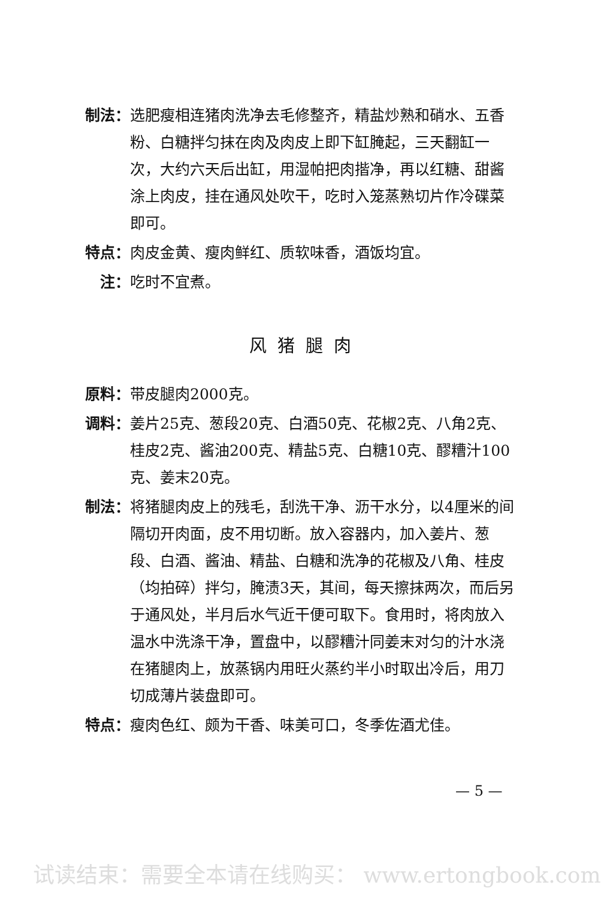制法： 选肥瘦相连猪肉洗净去毛修整齐，精盐炒熟和硝水、五香粉、白糖拌匀抹在肉及肉皮上即下缸腌起，三天翻缸一次，大约六天后出缸，用湿帕把肉揩净，再以红糖、甜酱涂上肉皮，挂在通风处吹干，吃时入笼蒸熟切片作冷碟菜即可。
特点： 肉皮金黄、瘦肉鲜红、质软味香，酒饭均宜。
注： 吃时不宜煮。
风猪腿肉
原料： 带皮腿肉2000克。
调料： 姜片25克、葱段20克、白酒50克、花椒2克、八角2克、桂皮2克、酱油200克、精盐5克、白糖10克、醪糟汁100克、姜末20克。
制法： 将猪腿肉皮上的残毛，刮洗干净、沥干水分，以4厘米的间隔切开肉面，皮不用切断。放入容器内，加入姜片、葱段、白酒、酱油、精盐、白糖和洗净的花椒及八角、桂皮（均拍碎）拌匀，腌渍3天，其间，每天擦抹两次，而后另于通风处，半月后水气近干便可取下。食用时，将肉放入温水中洗涤干净，置盘中，以醪糟汁同姜末对匀的汁水浇在猪腿肉上，放蒸锅内用旺火蒸约半小时取出冷后，用刀切成薄片装盘即可。
特点： 瘦肉色红、颇为干香、味美可口，冬季佐酒尤佳。
— 5 —
试读结束：需要全本请在线购买： www.ertongbook.com